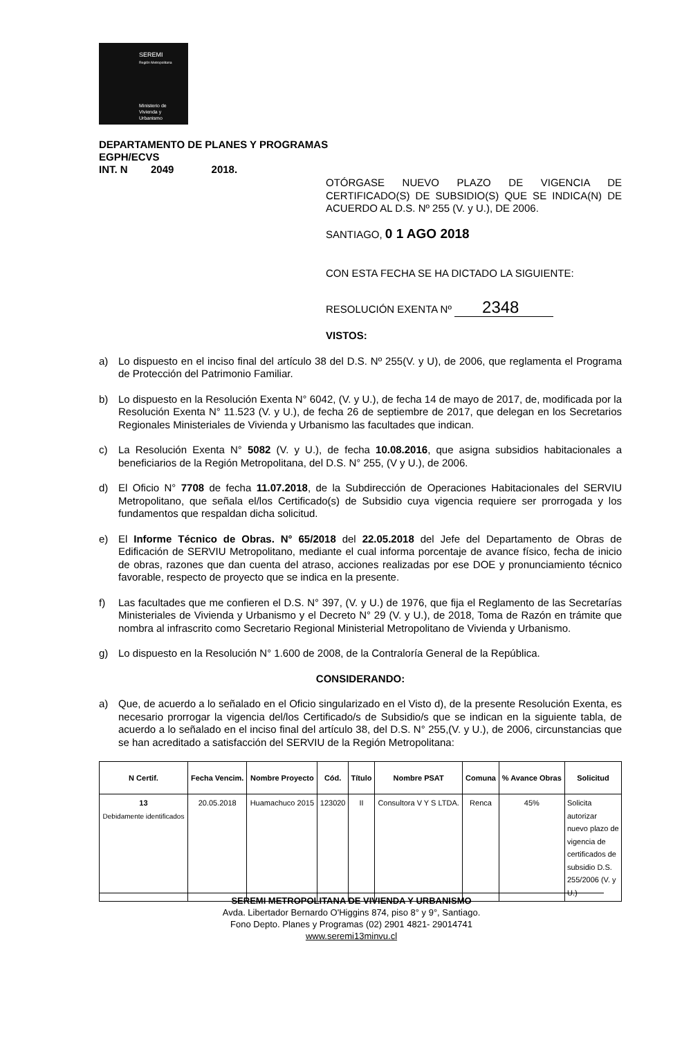SEREMI
Región Metropolitana
Ministerio de
Vivienda y
Urbanismo
DEPARTAMENTO DE PLANES Y PROGRAMAS
EGPH/ECVS
INT. N 2049 2018.
OTÓRGASE NUEVO PLAZO DE VIGENCIA DE CERTIFICADO(S) DE SUBSIDIO(S) QUE SE INDICA(N) DE ACUERDO AL D.S. Nº 255 (V. y U.), DE 2006.
SANTIAGO, 0 1 AGO 2018
CON ESTA FECHA SE HA DICTADO LA SIGUIENTE:
RESOLUCIÓN EXENTA Nº 2348
VISTOS:
a) Lo dispuesto en el inciso final del artículo 38 del D.S. Nº 255(V. y U), de 2006, que reglamenta el Programa de Protección del Patrimonio Familiar.
b) Lo dispuesto en la Resolución Exenta N° 6042, (V. y U.), de fecha 14 de mayo de 2017, de, modificada por la Resolución Exenta N° 11.523 (V. y U.), de fecha 26 de septiembre de 2017, que delegan en los Secretarios Regionales Ministeriales de Vivienda y Urbanismo las facultades que indican.
c) La Resolución Exenta N° 5082 (V. y U.), de fecha 10.08.2016, que asigna subsidios habitacionales a beneficiarios de la Región Metropolitana, del D.S. N° 255, (V y U.), de 2006.
d) El Oficio N° 7708 de fecha 11.07.2018, de la Subdirección de Operaciones Habitacionales del SERVIU Metropolitano, que señala el/los Certificado(s) de Subsidio cuya vigencia requiere ser prorrogada y los fundamentos que respaldan dicha solicitud.
e) El Informe Técnico de Obras. N° 65/2018 del 22.05.2018 del Jefe del Departamento de Obras de Edificación de SERVIU Metropolitano, mediante el cual informa porcentaje de avance físico, fecha de inicio de obras, razones que dan cuenta del atraso, acciones realizadas por ese DOE y pronunciamiento técnico favorable, respecto de proyecto que se indica en la presente.
f) Las facultades que me confieren el D.S. N° 397, (V. y U.) de 1976, que fija el Reglamento de las Secretarías Ministeriales de Vivienda y Urbanismo y el Decreto N° 29 (V. y U.), de 2018, Toma de Razón en trámite que nombra al infrascrito como Secretario Regional Ministerial Metropolitano de Vivienda y Urbanismo.
g) Lo dispuesto en la Resolución N° 1.600 de 2008, de la Contraloría General de la República.
CONSIDERANDO:
a) Que, de acuerdo a lo señalado en el Oficio singularizado en el Visto d), de la presente Resolución Exenta, es necesario prorrogar la vigencia del/los Certificado/s de Subsidio/s que se indican en la siguiente tabla, de acuerdo a lo señalado en el inciso final del artículo 38, del D.S. N° 255,(V. y U.), de 2006, circunstancias que se han acreditado a satisfacción del SERVIU de la Región Metropolitana:
| N Certif. | Fecha Vencim. | Nombre Proyecto | Cód. | Título | Nombre PSAT | Comuna | % Avance Obras | Solicitud |
| --- | --- | --- | --- | --- | --- | --- | --- | --- |
| 13 Debidamente identificados | 20.05.2018 | Huamachuco 2015 | 123020 | II | Consultora V Y S LTDA. | Renca | 45% | Solicita autorizar nuevo plazo de vigencia de certificados de subsidio D.S. 255/2006 (V. y U.) |
SEREMI METROPOLITANA DE VIVIENDA Y URBANISMO
Avda. Libertador Bernardo O'Higgins 874, piso 8° y 9°, Santiago.
Fono Depto. Planes y Programas (02) 2901 4821- 29014741
www.seremi13minvu.cl